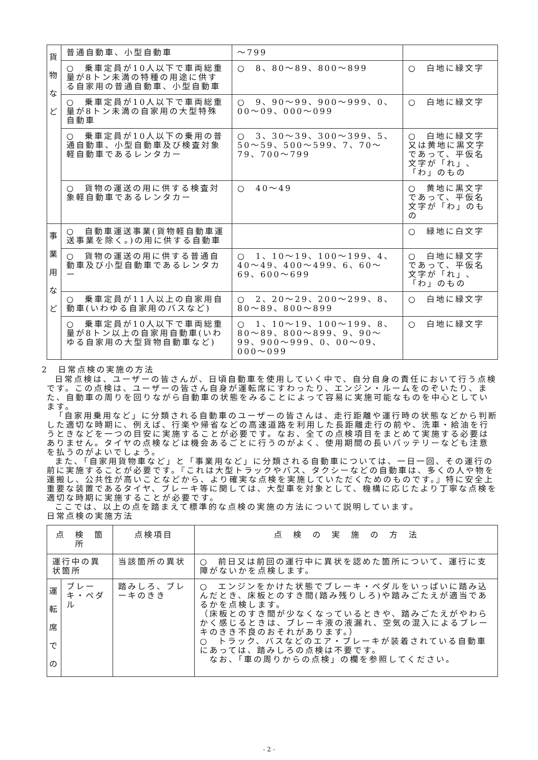| 貨 物 な ど | 普通自動車、小型自動車 | ～799 | |
| | ○ 乗車定員が10人以下で車両総重量が8トン未満の特種の用途に供する自家用の普通自動車、小型自動車 | ○ 8、80～89、800～899 | ○ 白地に緑文字 |
| | ○ 乗車定員が10人以下で車両総重量が8トン未満の自家用の大型特殊自動車 | ○ 9、90～99、900～999、0、00～09、000～099 | ○ 白地に緑文字 |
| | ○ 乗車定員が10人以下の乗用の普通自動車、小型自動車及び検査対象軽自動車であるレンタカー | ○ 3、30～39、300～399、5、50～59、500～599、7、70～79、700～799 | ○ 白地に緑文字又は黄地に黒文字であって、平仮名文字が「れ」、「わ」のもの |
| | ○ 貨物の運送の用に供する検査対象軽自動車であるレンタカー | ○ 40～49 | ○ 黄地に黒文字であって、平仮名文字が「わ」のもの |
| 事 業 用 な ど | ○ 自動車運送事業(貨物軽自動車運送事業を除く。)の用に供する自動車 | | ○ 緑地に白文字 |
| | ○ 貨物の運送の用に供する普通自動車及び小型自動車であるレンタカー | ○ 1、10～19、100～199、4、40～49、400～499、6、60～69、600～699 | ○ 白地に緑文字であって、平仮名文字が「れ」、「わ」のもの |
| | ○ 乗車定員が11人以上の自家用自動車(いわゆる自家用のバスなど) | ○ 2、20～29、200～299、8、80～89、800～899 | ○ 白地に緑文字 |
| | ○ 乗車定員が10人以下で車両総重量が8トン以上の自家用自動車(いわゆる自家用の大型貨物自動車など) | ○ 1、10～19、100～199、8、80～89、800～899、9、90～99、900～999、0、00～09、000～099 | ○ 白地に緑文字 |
2　日常点検の実施の方法
日常点検は、ユーザーの皆さんが、日頃自動車を使用していく中で、自分自身の責任において行う点検です。この点検は、ユーザーの皆さん自身が運転席にすわったり、エンジン・ルームをのぞいたり、また、自動車の周りを回りながら自動車の状態をみることによって容易に実施可能なものを中心としています。
「自家用乗用など」に分類される自動車のユーザーの皆さんは、走行距離や運行時の状態などから判断した適切な時期に、例えば、行楽や帰省などの高速道路を利用した長距離走行の前や、洗車・給油を行うときなどを一つの目安に実施することが必要です。なお、全ての点検項目をまとめて実施する必要はありません。タイヤの点検などは機会あるごとに行うのがよく、使用期間の長いバッテリーなども注意を払うのがよいでしょう。
また、「自家用貨物車など」と「事業用など」に分類される自動車については、一日一回、その運行の前に実施することが必要です。『これは大型トラックやバス、タクシーなどの自動車は、多くの人や物を運搬し、公共性が高いことなどから、より確実な点検を実施していただくためのものです。』特に安全上重要な装置であるタイヤ、ブレーキ等に関しては、大型車を対象として、機構に応じたより丁寧な点検を適切な時期に実施することが必要です。
ここでは、以上の点を踏まえて標準的な点検の実施の方法について説明しています。
日常点検の実施方法
| 点 検 箇 所 | | 点検項目 | 点 検 の 実 施 の 方 法 |
| --- | --- | --- | --- |
| 運行中の異状箇所 | | 当該箇所の異状 | ○ 前日又は前回の運行中に異状を認めた箇所について、運行に支障がないかを点検します。 |
| 運 転 席 で の | ブレーキ・ペダル | 踏みしろ、ブレーキのきき | ○ エンジンをかけた状態でブレーキ・ペダルをいっぱいに踏み込んだとき、床板とのすき間(踏み残りしろ)や踏みごたえが適当であるかを点検します。 （床板とのすき間が少なくなっているときや、踏みごたえがやわらかく感じるときは、ブレーキ液の液漏れ、空気の混入によるブレーキのきき不良のおそれがあります。） ○ トラック、バスなどのエア・ブレーキが装着されている自動車にあっては、踏みしろの点検は不要です。 なお、「車の周りからの点検」の欄を参照してください。 |
- 2 -